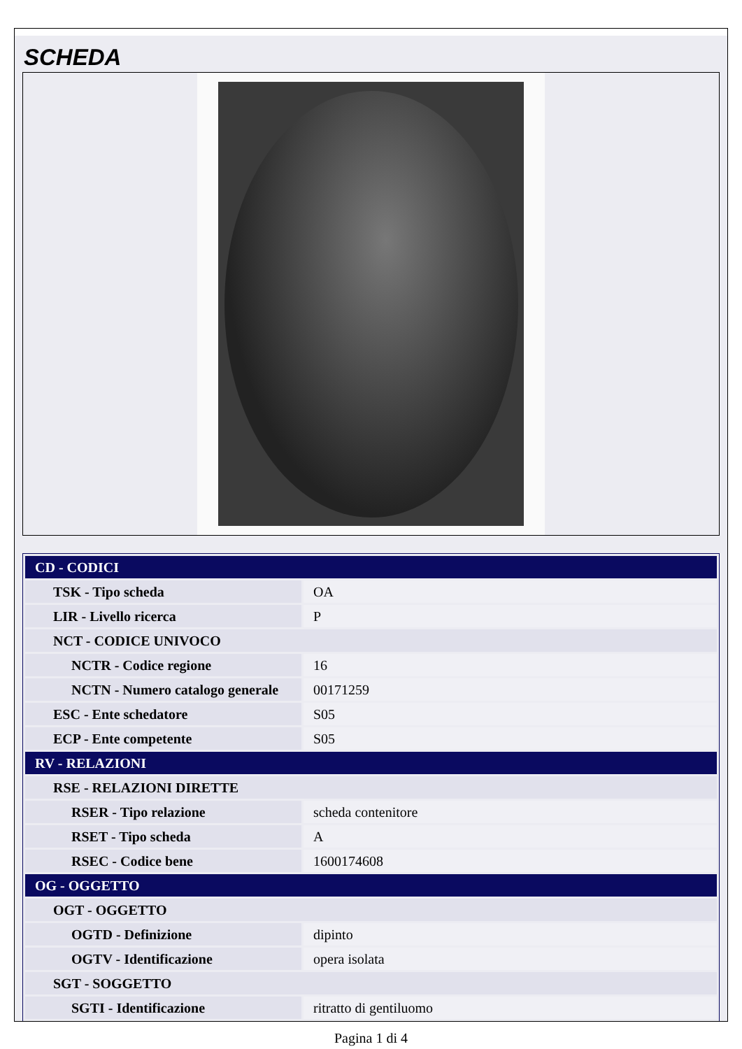SCHEDA
| CD - CODICI | |
| TSK - Tipo scheda | OA |
| LIR - Livello ricerca | P |
| NCT - CODICE UNIVOCO | |
| NCTR - Codice regione | 16 |
| NCTN - Numero catalogo generale | 00171259 |
| ESC - Ente schedatore | S05 |
| ECP - Ente competente | S05 |
| RV - RELAZIONI | |
| RSE - RELAZIONI DIRETTE | |
| RSER - Tipo relazione | scheda contenitore |
| RSET - Tipo scheda | A |
| RSEC - Codice bene | 1600174608 |
| OG - OGGETTO | |
| OGT - OGGETTO | |
| OGTD - Definizione | dipinto |
| OGTV - Identificazione | opera isolata |
| SGT - SOGGETTO | |
| SGTI - Identificazione | ritratto di gentiluomo |
Pagina 1 di 4